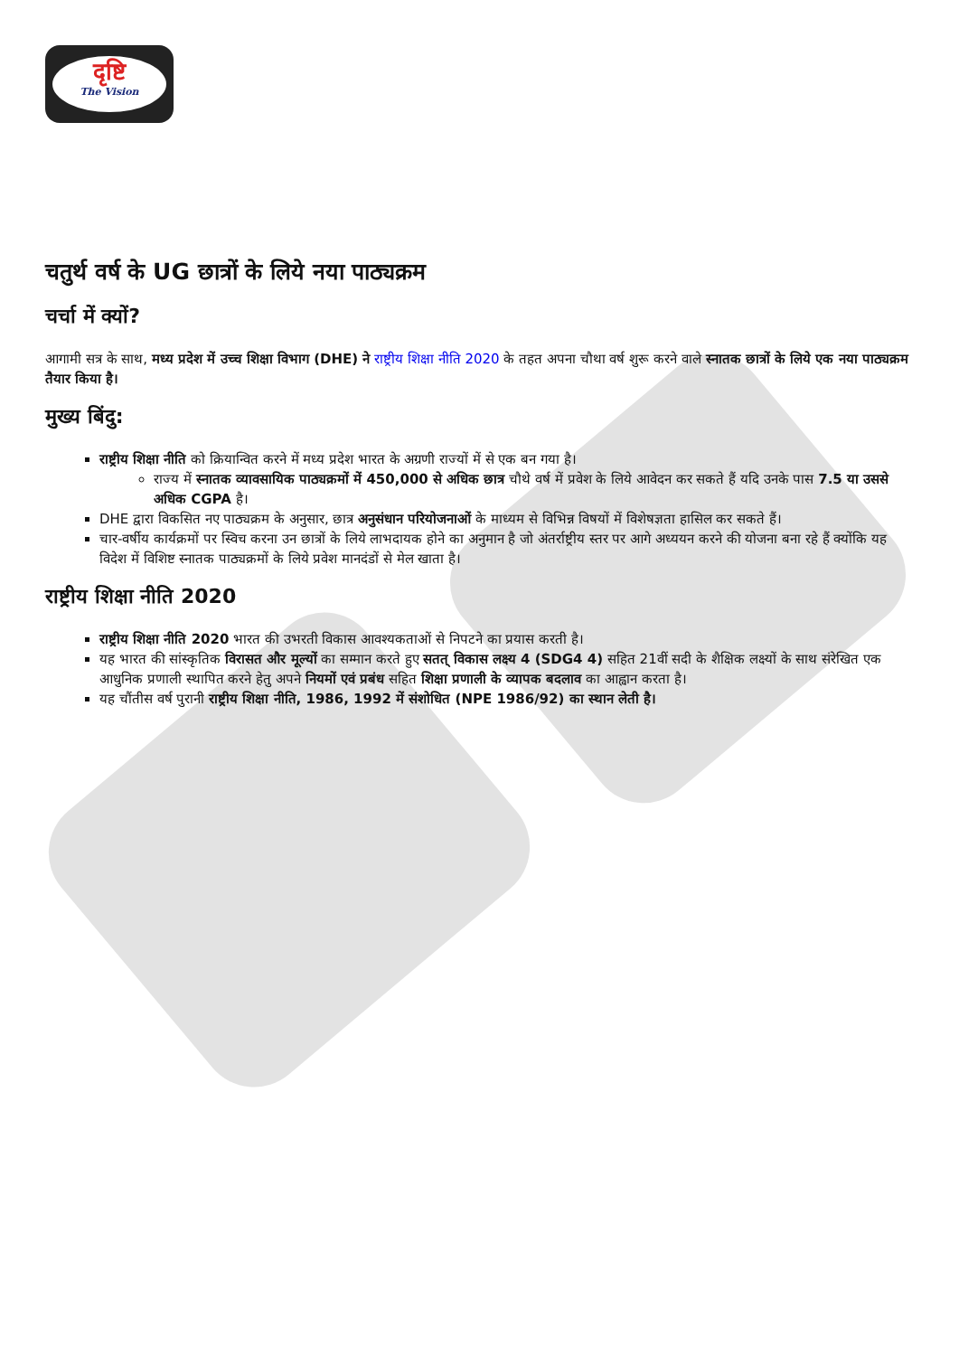दृष्टि
The Vision
चतुर्थ वर्ष के UG छात्रों के लिये नया पाठ्यक्रम
चर्चा में क्यों?
आगामी सत्र के साथ, मध्य प्रदेश में उच्च शिक्षा विभाग (DHE) ने राष्ट्रीय शिक्षा नीति 2020 के तहत अपना चौथा वर्ष शुरू करने वाले स्नातक छात्रों के लिये एक नया पाठ्यक्रम तैयार किया है।
मुख्य बिंदु:
राष्ट्रीय शिक्षा नीति को क्रियान्वित करने में मध्य प्रदेश भारत के अग्रणी राज्यों में से एक बन गया है।
राज्य में स्नातक व्यावसायिक पाठ्यक्रमों में 450,000 से अधिक छात्र चौथे वर्ष में प्रवेश के लिये आवेदन कर सकते हैं यदि उनके पास 7.5 या उससे अधिक CGPA है।
DHE द्वारा विकसित नए पाठ्यक्रम के अनुसार, छात्र अनुसंधान परियोजनाओं के माध्यम से विभिन्न विषयों में विशेषज्ञता हासिल कर सकते हैं।
चार-वर्षीय कार्यक्रमों पर स्विच करना उन छात्रों के लिये लाभदायक होने का अनुमान है जो अंतर्राष्ट्रीय स्तर पर आगे अध्ययन करने की योजना बना रहे हैं क्योंकि यह विदेश में विशिष्ट स्नातक पाठ्यक्रमों के लिये प्रवेश मानदंडों से मेल खाता है।
राष्ट्रीय शिक्षा नीति 2020
राष्ट्रीय शिक्षा नीति 2020 भारत की उभरती विकास आवश्यकताओं से निपटने का प्रयास करती है।
यह भारत की सांस्कृतिक विरासत और मूल्यों का सम्मान करते हुए सतत् विकास लक्ष्य 4 (SDG4 4) सहित 21वीं सदी के शैक्षिक लक्ष्यों के साथ संरेखित एक आधुनिक प्रणाली स्थापित करने हेतु अपने नियमों एवं प्रबंध सहित शिक्षा प्रणाली के व्यापक बदलाव का आह्वान करता है।
यह चौंतीस वर्ष पुरानी राष्ट्रीय शिक्षा नीति, 1986, 1992 में संशोधित (NPE 1986/92) का स्थान लेती है।